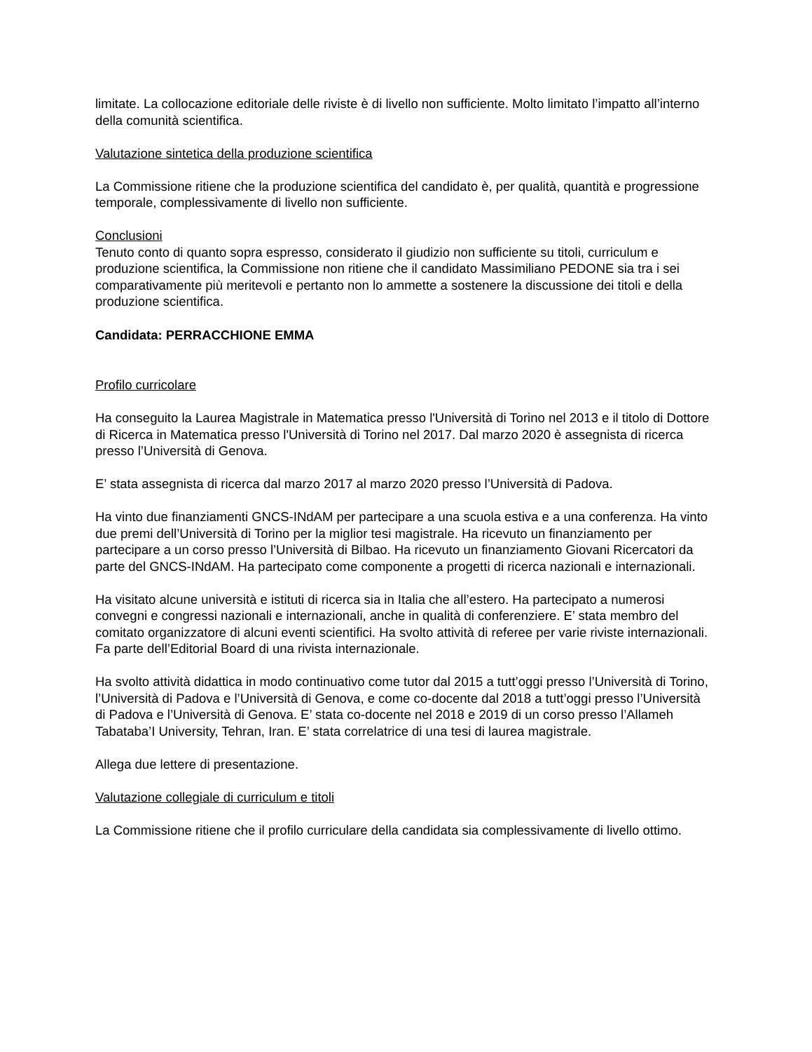limitate. La collocazione editoriale delle riviste è di livello non sufficiente. Molto limitato l’impatto all’interno della comunità scientifica.
Valutazione sintetica della produzione scientifica
La Commissione ritiene che la produzione scientifica del candidato è, per qualità, quantità e progressione temporale, complessivamente di livello non sufficiente.
Conclusioni
Tenuto conto di quanto sopra espresso, considerato il giudizio non sufficiente su titoli, curriculum e produzione scientifica, la Commissione non ritiene che il candidato Massimiliano PEDONE sia tra i sei comparativamente più meritevoli e pertanto non lo ammette a sostenere la discussione dei titoli e della produzione scientifica.
Candidata: PERRACCHIONE EMMA
Profilo curricolare
Ha conseguito la Laurea Magistrale in Matematica presso l'Università di Torino nel 2013 e il titolo di Dottore di Ricerca in Matematica presso l'Università di Torino nel 2017. Dal marzo 2020 è assegnista di ricerca presso l’Università di Genova.
E’ stata assegnista di ricerca dal marzo 2017 al marzo 2020 presso l’Università di Padova.
Ha vinto due finanziamenti GNCS-INdAM per partecipare a una scuola estiva e a una conferenza. Ha vinto due premi dell’Università di Torino per la miglior tesi magistrale. Ha ricevuto un finanziamento per partecipare a un corso presso l’Università di Bilbao. Ha ricevuto un finanziamento Giovani Ricercatori da parte del GNCS-INdAM. Ha partecipato come componente a progetti di ricerca nazionali e internazionali.
Ha visitato alcune università e istituti di ricerca sia in Italia che all’estero. Ha partecipato a numerosi convegni e congressi nazionali e internazionali, anche in qualità di conferenziere. E’ stata membro del comitato organizzatore di alcuni eventi scientifici. Ha svolto attività di referee per varie riviste internazionali. Fa parte dell’Editorial Board di una rivista internazionale.
Ha svolto attività didattica in modo continuativo come tutor dal 2015 a tutt’oggi presso l’Università di Torino, l’Università di Padova e l’Università di Genova, e come co-docente dal 2018 a tutt’oggi presso l’Università di Padova e l’Università di Genova. E’ stata co-docente nel 2018 e 2019 di un corso presso l’Allameh Tabataba’I University, Tehran, Iran. E’ stata correlatrice di una tesi di laurea magistrale.
Allega due lettere di presentazione.
Valutazione collegiale di curriculum e titoli
La Commissione ritiene che il profilo curriculare della candidata sia complessivamente di livello ottimo.